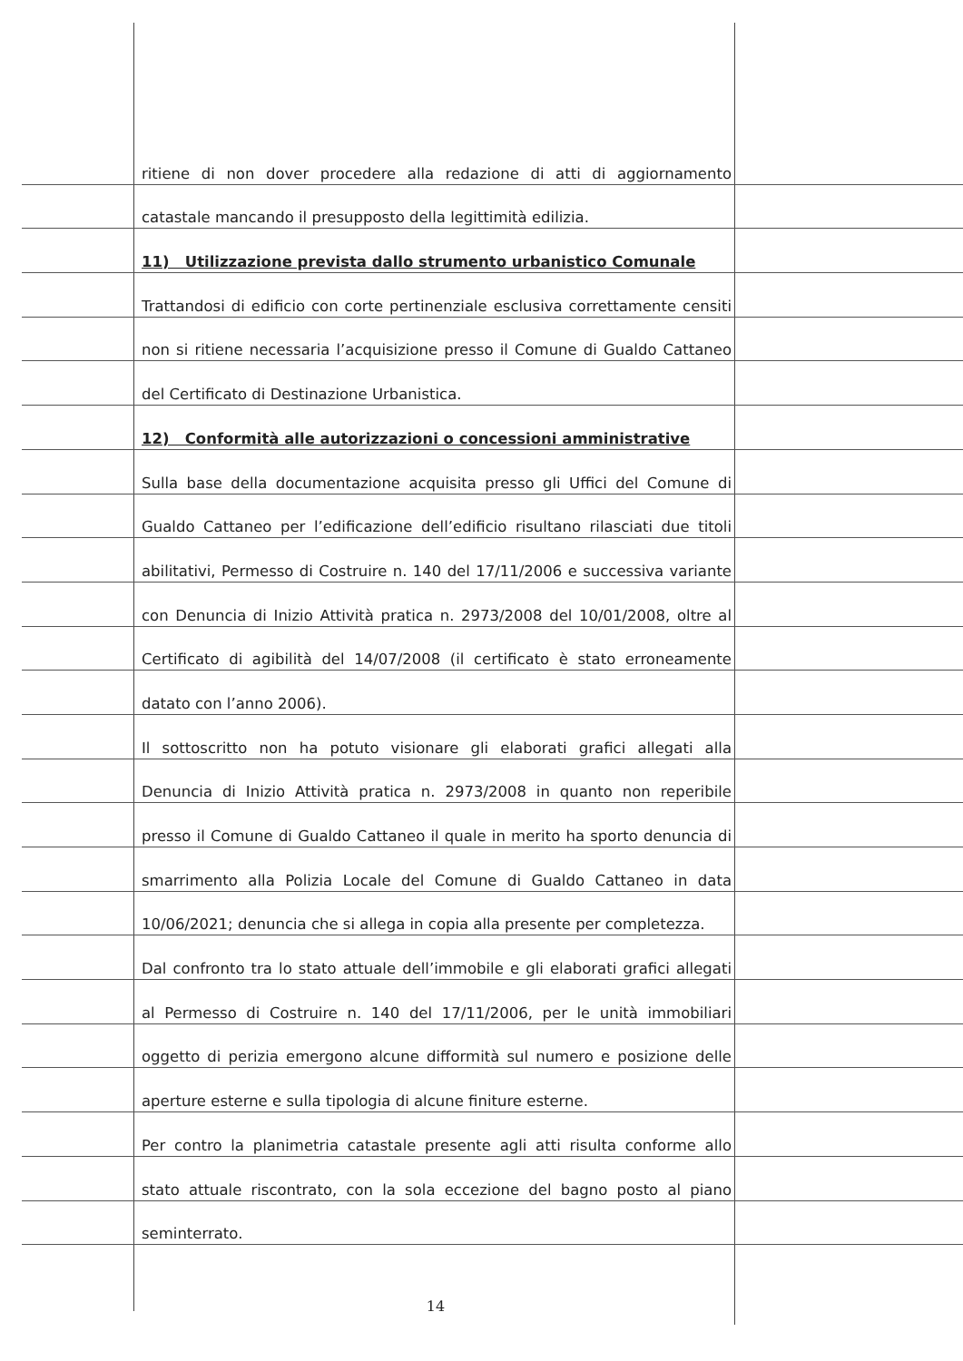ritiene di non dover procedere alla redazione di atti di aggiornamento
catastale mancando il presupposto della legittimità edilizia.
11) Utilizzazione prevista dallo strumento urbanistico Comunale
Trattandosi di edificio con corte pertinenziale esclusiva correttamente censiti
non si ritiene necessaria l’acquisizione presso il Comune di Gualdo Cattaneo
del Certificato di Destinazione Urbanistica.
12) Conformità alle autorizzazioni o concessioni amministrative
Sulla base della documentazione acquisita presso gli Uffici del Comune di
Gualdo Cattaneo per l’edificazione dell’edificio risultano rilasciati due titoli
abilitativi, Permesso di Costruire n. 140 del 17/11/2006 e successiva variante
con Denuncia di Inizio Attività pratica n. 2973/2008 del 10/01/2008, oltre al
Certificato di agibilità del 14/07/2008 (il certificato è stato erroneamente
datato con l’anno 2006).
Il sottoscritto non ha potuto visionare gli elaborati grafici allegati alla
Denuncia di Inizio Attività pratica n. 2973/2008 in quanto non reperibile
presso il Comune di Gualdo Cattaneo il quale in merito ha sporto denuncia di
smarrimento alla Polizia Locale del Comune di Gualdo Cattaneo in data
10/06/2021; denuncia che si allega in copia alla presente per completezza.
Dal confronto tra lo stato attuale dell’immobile e gli elaborati grafici allegati
al Permesso di Costruire n. 140 del 17/11/2006, per le unità immobiliari
oggetto di perizia emergono alcune difformità sul numero e posizione delle
aperture esterne e sulla tipologia di alcune finiture esterne.
Per contro la planimetria catastale presente agli atti risulta conforme allo
stato attuale riscontrato, con la sola eccezione del bagno posto al piano
seminterrato.
14